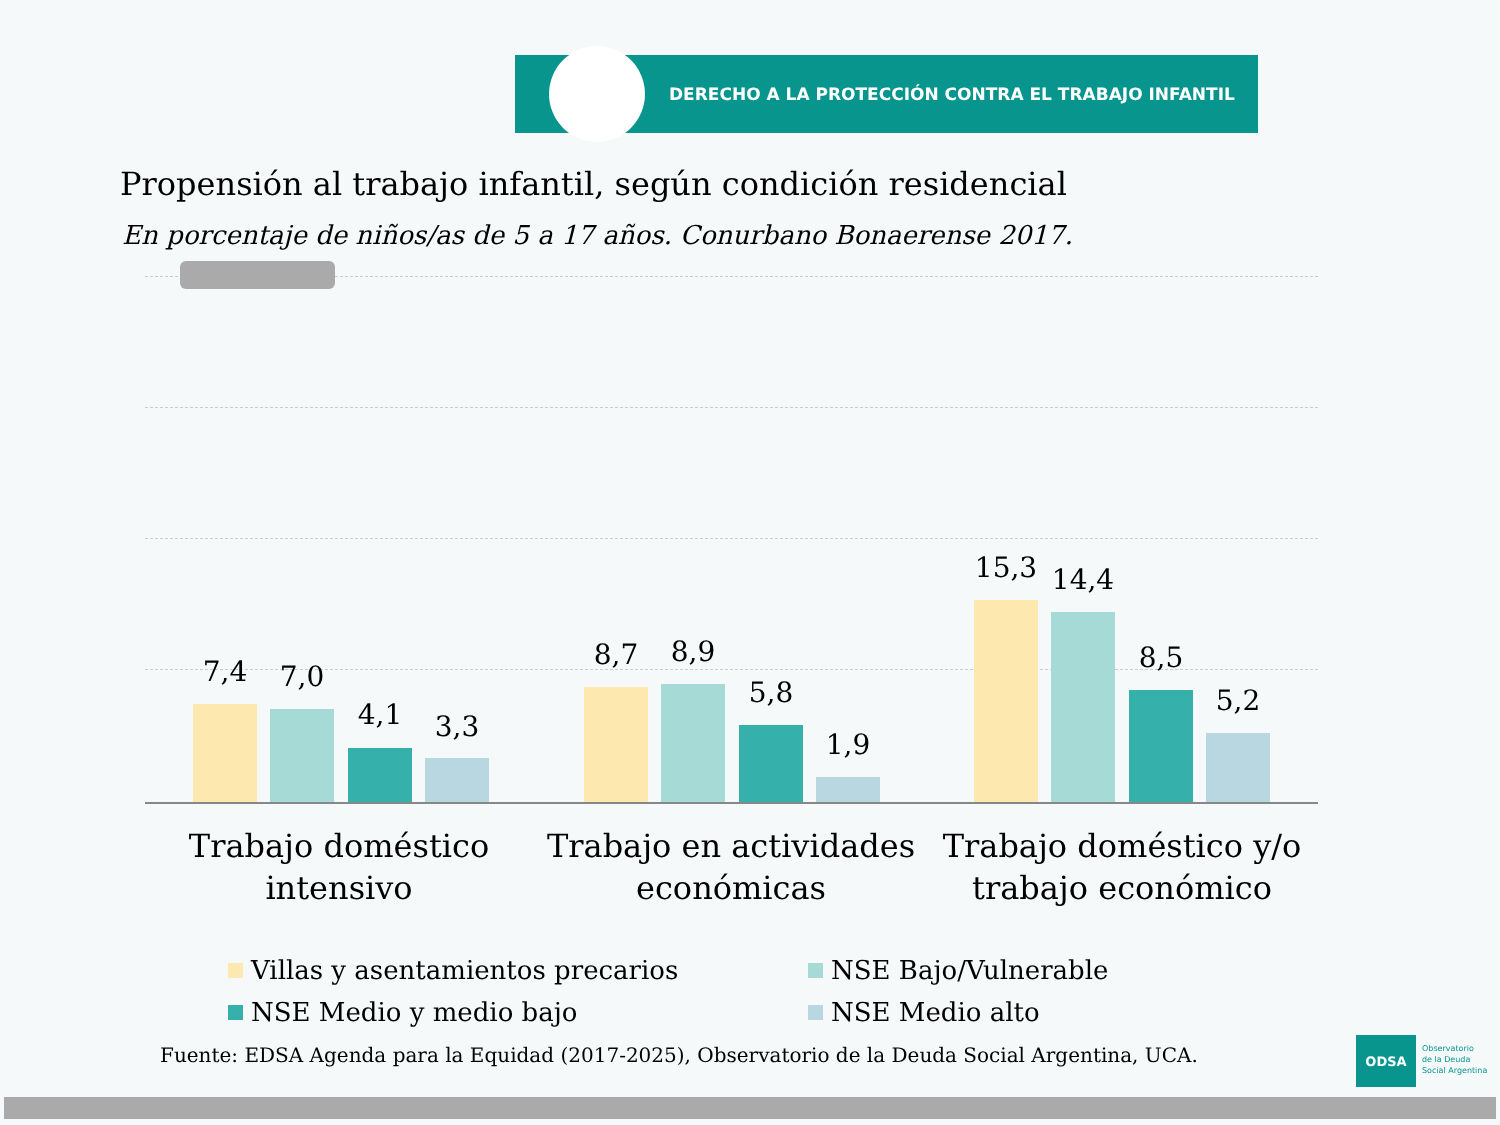DERECHO A LA PROTECCIÓN CONTRA EL TRABAJO INFANTIL
Propensión al trabajo infantil, según condición residencial
En porcentaje de niños/as de 5 a 17 años. Conurbano Bonaerense 2017.
7,4 7,0
4,1 3,3
8,7 8,9
5,8
1,9
15,3 14,4
8,5
5,2
Trabajo doméstico intensivo
Trabajo en actividades económicas
Trabajo doméstico y/o trabajo económico
Villas y asentamientos precarios
NSE Bajo/Vulnerable
NSE Medio y medio bajo NSE Medio alto
Fuente: EDSA Agenda para la Equidad (2017-2025), Observatorio de la Deuda Social Argentina, UCA.
ODSA
Observatorio
de la Deuda
Social Argentina